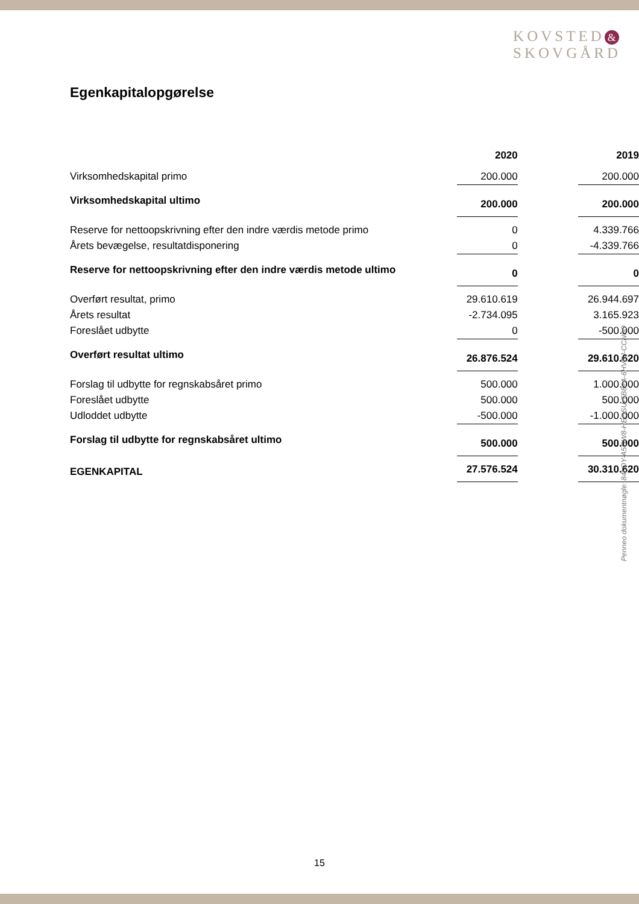KOVSTED &
SKOVGÅRD
Egenkapitalopgørelse
| | 2020 | | 2019 |
| --- | --- | --- | --- |
| Virksomhedskapital primo | 200.000 | | 200.000 |
| Virksomhedskapital ultimo | 200.000 | | 200.000 |
| Reserve for nettoopskrivning efter den indre værdis metode primo | 0 | | 4.339.766 |
| Årets bevægelse, resultatdisponering | 0 | | -4.339.766 |
| Reserve for nettoopskrivning efter den indre værdis metode ultimo | 0 | | 0 |
| Overført resultat, primo | 29.610.619 | | 26.944.697 |
| Årets resultat | -2.734.095 | | 3.165.923 |
| Foreslået udbytte | 0 | | -500.000 |
| Overført resultat ultimo | 26.876.524 | | 29.610.620 |
| Forslag til udbytte for regnskabsåret primo | 500.000 | | 1.000.000 |
| Foreslået udbytte | 500.000 | | 500.000 |
| Udloddet udbytte | -500.000 | | -1.000.000 |
| Forslag til udbytte for regnskabsåret ultimo | 500.000 | | 500.000 |
| EGENKAPITAL | 27.576.524 | | 30.310.620 |
Penneo dokumentnøgle: 84LOY-A5GW8-HEQSU-TB82A-6HVEJ-CCN0O
15